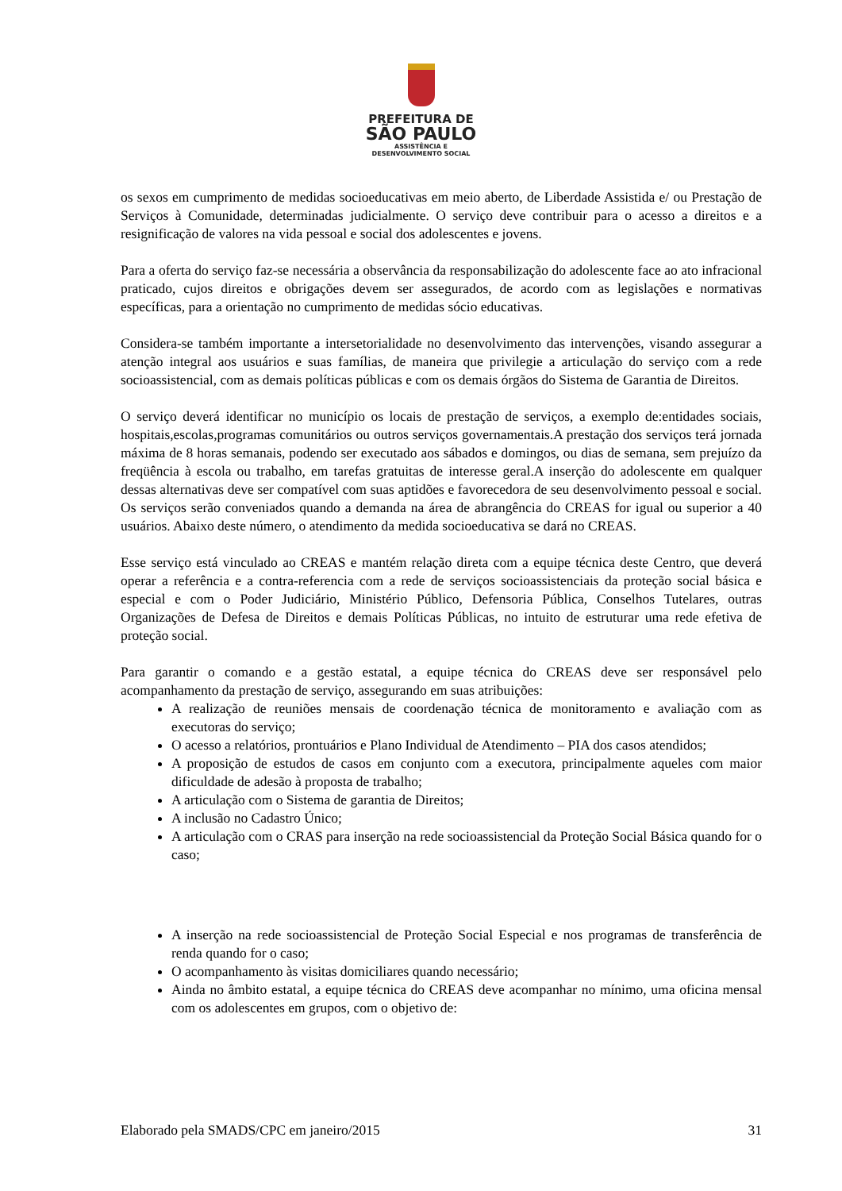PREFEITURA DE
SÃO PAULO
ASSISTÊNCIA E
DESENVOLVIMENTO SOCIAL
os sexos em cumprimento de medidas socioeducativas em meio aberto, de Liberdade Assistida e/ ou Prestação de Serviços à Comunidade, determinadas judicialmente. O serviço deve contribuir para o acesso a direitos e a resignificação de valores na vida pessoal e social dos adolescentes e jovens.
Para a oferta do serviço faz-se necessária a observância da responsabilização do adolescente face ao ato infracional praticado, cujos direitos e obrigações devem ser assegurados, de acordo com as legislações e normativas específicas, para a orientação no cumprimento de medidas sócio educativas.
Considera-se também importante a intersetorialidade no desenvolvimento das intervenções, visando assegurar a atenção integral aos usuários e suas famílias, de maneira que privilegie a articulação do serviço com a rede socioassistencial, com as demais políticas públicas e com os demais órgãos do Sistema de Garantia de Direitos.
O serviço deverá identificar no município os locais de prestação de serviços, a exemplo de:entidades sociais, hospitais,escolas,programas comunitários ou outros serviços governamentais.A prestação dos serviços terá jornada máxima de 8 horas semanais, podendo ser executado aos sábados e domingos, ou dias de semana, sem prejuízo da freqüência à escola ou trabalho, em tarefas gratuitas de interesse geral.A inserção do adolescente em qualquer dessas alternativas deve ser compatível com suas aptidões e favorecedora de seu desenvolvimento pessoal e social. Os serviços serão conveniados quando a demanda na área de abrangência do CREAS for igual ou superior a 40 usuários. Abaixo deste número, o atendimento da medida socioeducativa se dará no CREAS.
Esse serviço está vinculado ao CREAS e mantém relação direta com a equipe técnica deste Centro, que deverá operar a referência e a contra-referencia com a rede de serviços socioassistenciais da proteção social básica e especial e com o Poder Judiciário, Ministério Público, Defensoria Pública, Conselhos Tutelares, outras Organizações de Defesa de Direitos e demais Políticas Públicas, no intuito de estruturar uma rede efetiva de proteção social.
Para garantir o comando e a gestão estatal, a equipe técnica do CREAS deve ser responsável pelo acompanhamento da prestação de serviço, assegurando em suas atribuições:
A realização de reuniões mensais de coordenação técnica de monitoramento e avaliação com as executoras do serviço;
O acesso a relatórios, prontuários e Plano Individual de Atendimento – PIA dos casos atendidos;
A proposição de estudos de casos em conjunto com a executora, principalmente aqueles com maior dificuldade de adesão à proposta de trabalho;
A articulação com o Sistema de garantia de Direitos;
A inclusão no Cadastro Único;
A articulação com o CRAS para inserção na rede socioassistencial da Proteção Social Básica quando for o caso;
A inserção na rede socioassistencial de Proteção Social Especial e nos programas de transferência de renda quando for o caso;
O acompanhamento às visitas domiciliares quando necessário;
Ainda no âmbito estatal, a equipe técnica do CREAS deve acompanhar no mínimo, uma oficina mensal com os adolescentes em grupos, com o objetivo de:
Elaborado pela SMADS/CPC em janeiro/2015 31